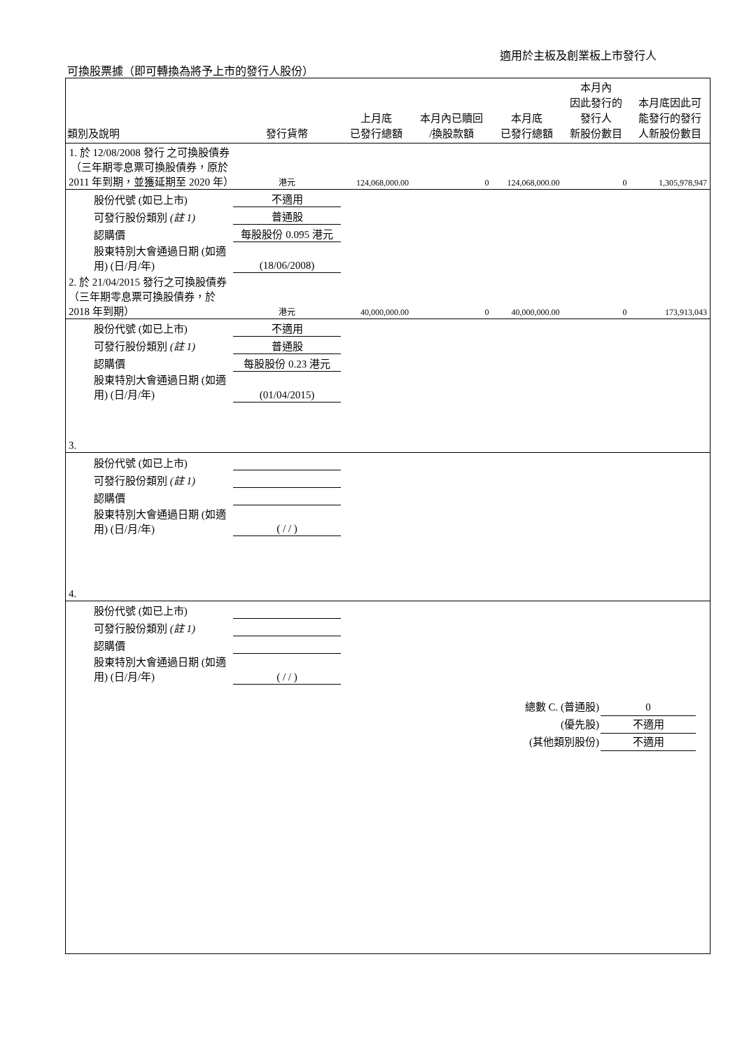適用於主板及創業板上市發行人
可換股票據（即可轉換為將予上市的發行人股份）
| 類別及說明 | 發行貨幣 | 上月底 已發行總額 | 本月內已贖回 /換股款額 | 本月底 已發行總額 | 本月內 因此發行的 發行人 新股份數目 | 本月底因此可 能發行的發行 人新股份數目 |
| --- | --- | --- | --- | --- | --- | --- |
| 1. 於 12/08/2008 發行 之可換股債券（三年期零息票可換股債券，原於 2011 年到期，並獲延期至 2020 年） | 港元 | 124,068,000.00 | 0 | 124,068,000.00 | 0 | 1,305,978,947 |
| 股份代號 (如已上市) | 不適用 | | | | | |
| 可發行股份類別 (註 1) | 普通股 | | | | | |
| 認購價 | 每股股份 0.095 港元 | | | | | |
| 股東特別大會通過日期 (如適用) (日/月/年) | (18/06/2008) | | | | | |
| 2. 於 21/04/2015 發行之可換股債券（三年期零息票可換股債券，於 2018 年到期） | 港元 | 40,000,000.00 | 0 | 40,000,000.00 | 0 | 173,913,043 |
| 股份代號 (如已上市) | 不適用 | | | | | |
| 可發行股份類別 (註 1) | 普通股 | | | | | |
| 認購價 | 每股股份 0.23 港元 | | | | | |
| 股東特別大會通過日期 (如適用) (日/月/年) | (01/04/2015) | | | | | |
| 3. | | | | | | |
| 股份代號 (如已上市) | | | | | | |
| 可發行股份類別 (註 1) | | | | | | |
| 認購價 | | | | | | |
| 股東特別大會通過日期 (如適用) (日/月/年) | ( / / ) | | | | | |
| 4. | | | | | | |
| 股份代號 (如已上市) | | | | | | |
| 可發行股份類別 (註 1) | | | | | | |
| 認購價 | | | | | | |
| 股東特別大會通過日期 (如適用) (日/月/年) | ( / / ) | | | | | |
總數 C. (普通股) 0
(優先股) 不適用
(其他類別股份) 不適用